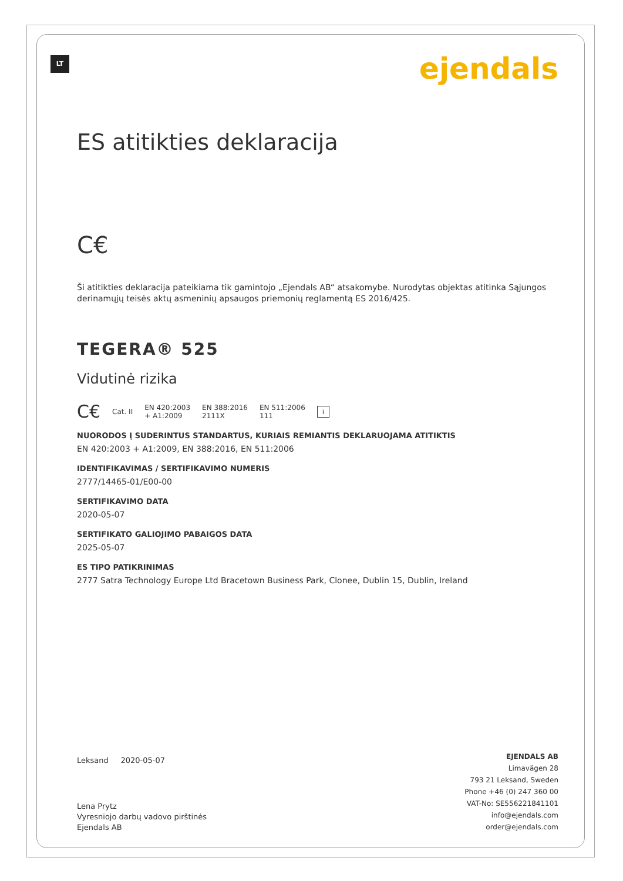LT ejendals
ES atitikties deklaracija
C€
Ši atitikties deklaracija pateikiama tik gamintojo „Ejendals AB“ atsakomybe. Nurodytas objektas atitinka Sąjungos derinamųjų teisės aktų asmeninių apsaugos priemonių reglamentą ES 2016/425.
TEGERA® 525
Vidutinė rizika
C€ Cat. II EN 420:2003
+ A1:2009 EN 388:2016
2111X EN 511:2006
111 i
NUORODOS Į SUDERINTUS STANDARTUS, KURIAIS REMIANTIS DEKLARUOJAMA ATITIKTIS
EN 420:2003 + A1:2009, EN 388:2016, EN 511:2006
IDENTIFIKAVIMAS / SERTIFIKAVIMO NUMERIS
2777/14465-01/E00-00
SERTIFIKAVIMO DATA
2020-05-07
SERTIFIKATO GALIOJIMO PABAIGOS DATA
2025-05-07
ES TIPO PATIKRINIMAS
2777 Satra Technology Europe Ltd Bracetown Business Park, Clonee, Dublin 15, Dublin, Ireland
Leksand 2020-05-07
Lena Prytz
Vyresniojo darbų vadovo pirštinės
Ejendals AB
EJENDALS AB
Limavägen 28
793 21 Leksand, Sweden
Phone +46 (0) 247 360 00
VAT-No: SE556221841101
info@ejendals.com
order@ejendals.com